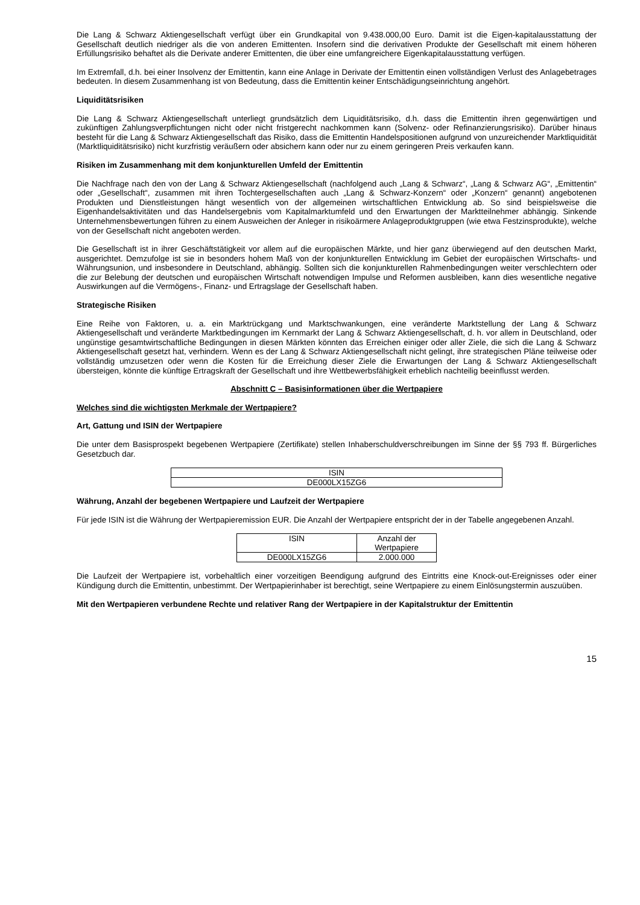Die Lang & Schwarz Aktiengesellschaft verfügt über ein Grundkapital von 9.438.000,00 Euro. Damit ist die Eigen-kapitalausstattung der Gesellschaft deutlich niedriger als die von anderen Emittenten. Insofern sind die derivativen Produkte der Gesellschaft mit einem höheren Erfüllungsrisiko behaftet als die Derivate anderer Emittenten, die über eine umfangreichere Eigenkapitalausstattung verfügen.
Im Extremfall, d.h. bei einer Insolvenz der Emittentin, kann eine Anlage in Derivate der Emittentin einen vollständigen Verlust des Anlagebetrages bedeuten. In diesem Zusammenhang ist von Bedeutung, dass die Emittentin keiner Entschädigungseinrichtung angehört.
Liquiditätsrisiken
Die Lang & Schwarz Aktiengesellschaft unterliegt grundsätzlich dem Liquiditätsrisiko, d.h. dass die Emittentin ihren gegenwärtigen und zukünftigen Zahlungsverpflichtungen nicht oder nicht fristgerecht nachkommen kann (Solvenz- oder Refinanzierungsrisiko). Darüber hinaus besteht für die Lang & Schwarz Aktiengesellschaft das Risiko, dass die Emittentin Handelspositionen aufgrund von unzureichender Marktliquidität (Marktliquiditätsrisiko) nicht kurzfristig veräußern oder absichern kann oder nur zu einem geringeren Preis verkaufen kann.
Risiken im Zusammenhang mit dem konjunkturellen Umfeld der Emittentin
Die Nachfrage nach den von der Lang & Schwarz Aktiengesellschaft (nachfolgend auch „Lang & Schwarz“, „Lang & Schwarz AG“, „Emittentin“ oder „Gesellschaft“, zusammen mit ihren Tochtergesellschaften auch „Lang & Schwarz-Konzern“ oder „Konzern“ genannt) angebotenen Produkten und Dienstleistungen hängt wesentlich von der allgemeinen wirtschaftlichen Entwicklung ab. So sind beispielsweise die Eigenhandelsaktivitäten und das Handelsergebnis vom Kapitalmarktumfeld und den Erwartungen der Marktteilnehmer abhängig. Sinkende Unternehmensbewertungen führen zu einem Ausweichen der Anleger in risikoärmere Anlageproduktgruppen (wie etwa Festzinsprodukte), welche von der Gesellschaft nicht angeboten werden.
Die Gesellschaft ist in ihrer Geschäftstätigkeit vor allem auf die europäischen Märkte, und hier ganz überwiegend auf den deutschen Markt, ausgerichtet. Demzufolge ist sie in besonders hohem Maß von der konjunkturellen Entwicklung im Gebiet der europäischen Wirtschafts- und Währungsunion, und insbesondere in Deutschland, abhängig. Sollten sich die konjunkturellen Rahmenbedingungen weiter verschlechtern oder die zur Belebung der deutschen und europäischen Wirtschaft notwendigen Impulse und Reformen ausbleiben, kann dies wesentliche negative Auswirkungen auf die Vermögens-, Finanz- und Ertragslage der Gesellschaft haben.
Strategische Risiken
Eine Reihe von Faktoren, u. a. ein Marktrückgang und Marktschwankungen, eine veränderte Marktstellung der Lang & Schwarz Aktiengesellschaft und veränderte Marktbedingungen im Kernmarkt der Lang & Schwarz Aktiengesellschaft, d. h. vor allem in Deutschland, oder ungünstige gesamtwirtschaftliche Bedingungen in diesen Märkten könnten das Erreichen einiger oder aller Ziele, die sich die Lang & Schwarz Aktiengesellschaft gesetzt hat, verhindern. Wenn es der Lang & Schwarz Aktiengesellschaft nicht gelingt, ihre strategischen Pläne teilweise oder vollständig umzusetzen oder wenn die Kosten für die Erreichung dieser Ziele die Erwartungen der Lang & Schwarz Aktiengesellschaft übersteigen, könnte die künftige Ertragskraft der Gesellschaft und ihre Wettbewerbsfähigkeit erheblich nachteilig beeinflusst werden.
Abschnitt C – Basisinformationen über die Wertpapiere
Welches sind die wichtigsten Merkmale der Wertpapiere?
Art, Gattung und ISIN der Wertpapiere
Die unter dem Basisprospekt begebenen Wertpapiere (Zertifikate) stellen Inhaberschuldverschreibungen im Sinne der §§ 793 ff. Bürgerliches Gesetzbuch dar.
| ISIN |
| DE000LX15ZG6 |
Währung, Anzahl der begebenen Wertpapiere und Laufzeit der Wertpapiere
Für jede ISIN ist die Währung der Wertpapieremission EUR. Die Anzahl der Wertpapiere entspricht der in der Tabelle angegebenen Anzahl.
| ISIN | Anzahl der Wertpapiere |
| DE000LX15ZG6 | 2.000.000 |
Die Laufzeit der Wertpapiere ist, vorbehaltlich einer vorzeitigen Beendigung aufgrund des Eintritts eine Knock-out-Ereignisses oder einer Kündigung durch die Emittentin, unbestimmt. Der Wertpapierinhaber ist berechtigt, seine Wertpapiere zu einem Einlösungstermin auszuüben.
Mit den Wertpapieren verbundene Rechte und relativer Rang der Wertpapiere in der Kapitalstruktur der Emittentin
15